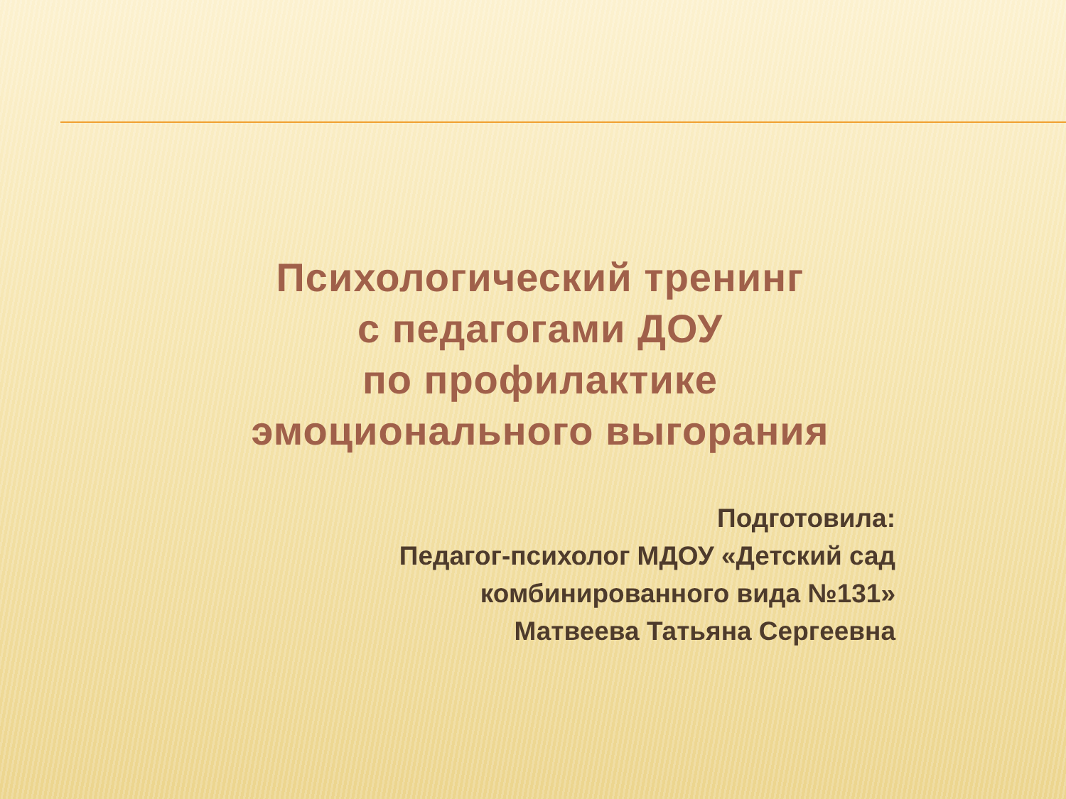Психологический тренинг
с педагогами ДОУ
по профилактике
эмоционального выгорания
Подготовила:
Педагог-психолог МДОУ «Детский сад
комбинированного вида №131»
Матвеева Татьяна Сергеевна